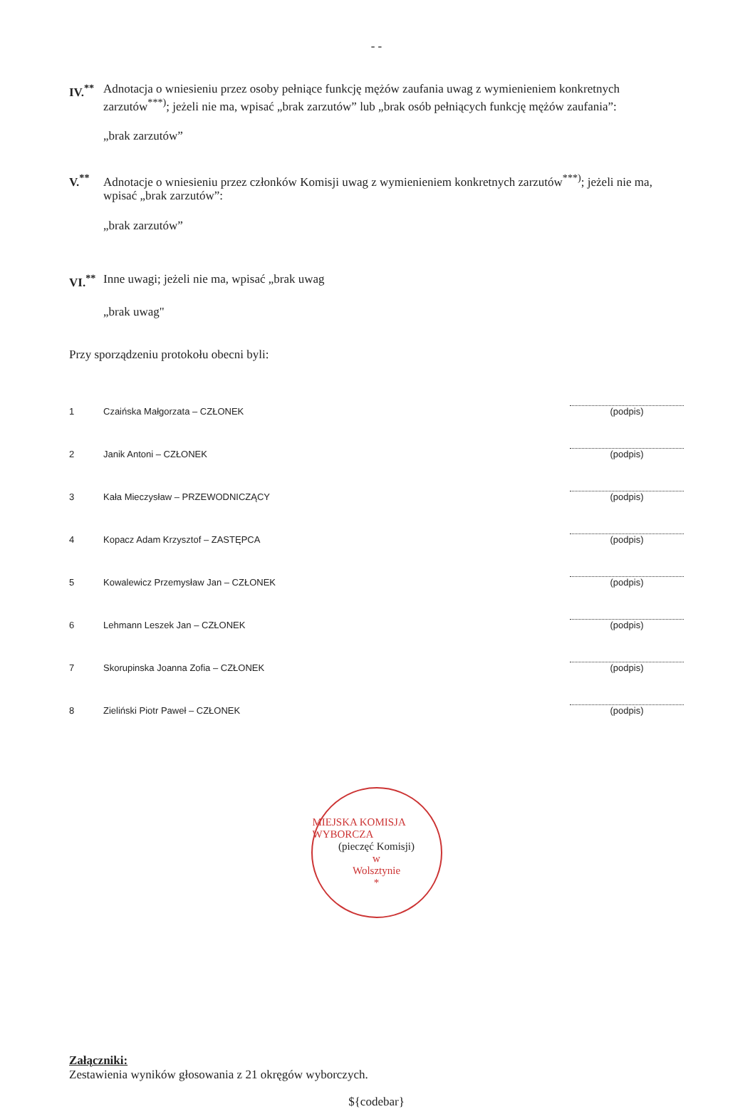- -
IV.<sup>**</sup>
Adnotacja o wniesieniu przez osoby pełniące funkcję mężów zaufania uwag z wymienieniem konkretnych zarzutów<sup>***)</sup>; jeżeli nie ma, wpisać „brak zarzutów” lub „brak osób pełniących funkcję mężów zaufania”:
„brak zarzutów”
V.<sup>**</sup> Adnotacje o wniesieniu przez członków Komisji uwag z wymienieniem konkretnych zarzutów<sup>***)</sup>; jeżeli nie ma, wpisać „brak zarzutów”:
„brak zarzutów”
VI.<sup>**</sup>
Inne uwagi; jeżeli nie ma, wpisać „brak uwag
„brak uwag"
Przy sporządzeniu protokołu obecni byli:
1 Czaińska Małgorzata – CZŁONEK
(podpis)
2 Janik Antoni – CZŁONEK
(podpis)
3 Kała Mieczysław – PRZEWODNICZĄCY
(podpis)
4 Kopacz Adam Krzysztof – ZASTĘPCA
(podpis)
5 Kowalewicz Przemysław Jan – CZŁONEK
(podpis)
6 Lehmann Leszek Jan – CZŁONEK
(podpis)
7 Skorupinska Joanna Zofia – CZŁONEK
(podpis)
8 Zieliński Piotr Paweł – CZŁONEK
(podpis)
MIEJSKA KOMISJA WYBORCZA
(pieczęć Komisji)
w
Wolsztynie
*
Załączniki:
Zestawienia wyników głosowania z 21 okręgów wyborczych.
${codebar}